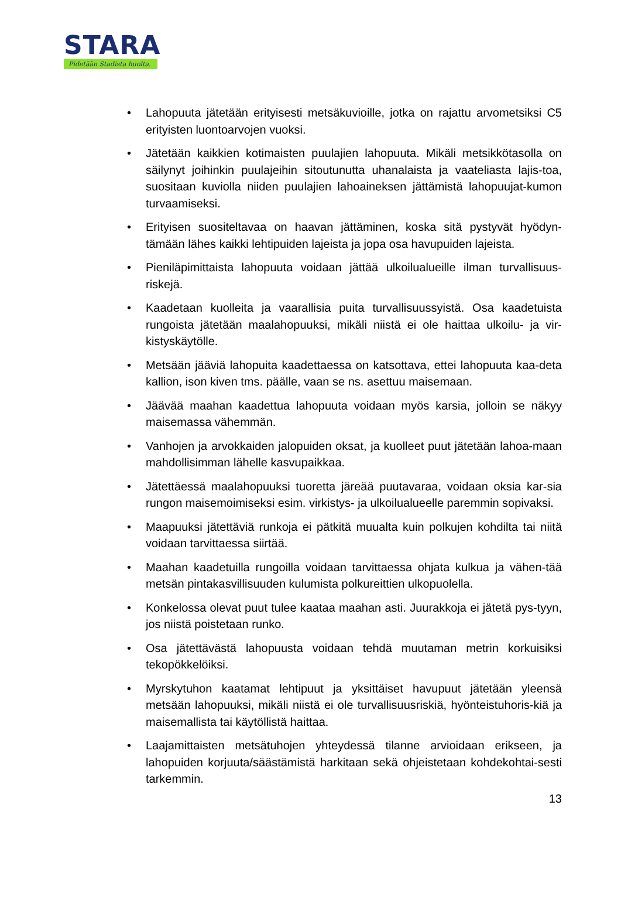STARA
Pidetään Stadista huolta.
• Lahopuuta jätetään erityisesti metsäkuvioille, jotka on rajattu arvometsiksi C5 erityisten luontoarvojen vuoksi.
• Jätetään kaikkien kotimaisten puulajien lahopuuta. Mikäli metsikkötasolla on säilynyt joihinkin puulajeihin sitoutunutta uhanalaista ja vaateliasta lajis-toa, suositaan kuviolla niiden puulajien lahoaineksen jättämistä lahopuujat-kumon turvaamiseksi.
• Erityisen suositeltavaa on haavan jättäminen, koska sitä pystyvät hyödyn-tämään lähes kaikki lehtipuiden lajeista ja jopa osa havupuiden lajeista.
• Pieniläpimittaista lahopuuta voidaan jättää ulkoilualueille ilman turvallisuus-riskejä.
• Kaadetaan kuolleita ja vaarallisia puita turvallisuussyistä. Osa kaadetuista rungoista jätetään maalahopuuksi, mikäli niistä ei ole haittaa ulkoilu- ja vir-kistyskäytölle.
• Metsään jääviä lahopuita kaadettaessa on katsottava, ettei lahopuuta kaa-deta kallion, ison kiven tms. päälle, vaan se ns. asettuu maisemaan.
• Jäävää maahan kaadettua lahopuuta voidaan myös karsia, jolloin se näkyy maisemassa vähemmän.
• Vanhojen ja arvokkaiden jalopuiden oksat, ja kuolleet puut jätetään lahoa-maan mahdollisimman lähelle kasvupaikkaa.
• Jätettäessä maalahopuuksi tuoretta järeää puutavaraa, voidaan oksia kar-sia rungon maisemoimiseksi esim. virkistys- ja ulkoilualueelle paremmin sopivaksi.
• Maapuuksi jätettäviä runkoja ei pätkitä muualta kuin polkujen kohdilta tai niitä voidaan tarvittaessa siirtää.
• Maahan kaadetuilla rungoilla voidaan tarvittaessa ohjata kulkua ja vähen-tää metsän pintakasvillisuuden kulumista polkureittien ulkopuolella.
• Konkelossa olevat puut tulee kaataa maahan asti. Juurakkoja ei jätetä pys-tyyn, jos niistä poistetaan runko.
• Osa jätettävästä lahopuusta voidaan tehdä muutaman metrin korkuisiksi tekopökkelöiksi.
• Myrskytuhon kaatamat lehtipuut ja yksittäiset havupuut jätetään yleensä metsään lahopuuksi, mikäli niistä ei ole turvallisuusriskiä, hyönteistuhoris-kiä ja maisemallista tai käytöllistä haittaa.
• Laajamittaisten metsätuhojen yhteydessä tilanne arvioidaan erikseen, ja lahopuiden korjuuta/säästämistä harkitaan sekä ohjeistetaan kohdekohtai-sesti tarkemmin.
13